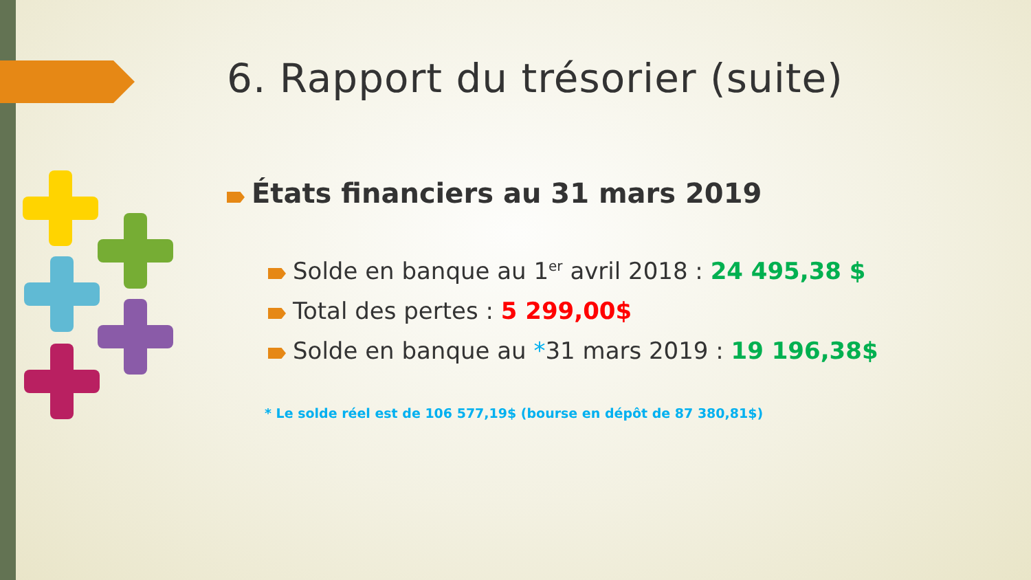6. Rapport du trésorier (suite)
États financiers au 31 mars 2019
Solde en banque au 1<sup>er</sup> avril 2018 : 24 495,38 $
Total des pertes : 5 299,00$
Solde en banque au *31 mars 2019 : 19 196,38$
* Le solde réel est de 106 577,19$ (bourse en dépôt de 87 380,81$)